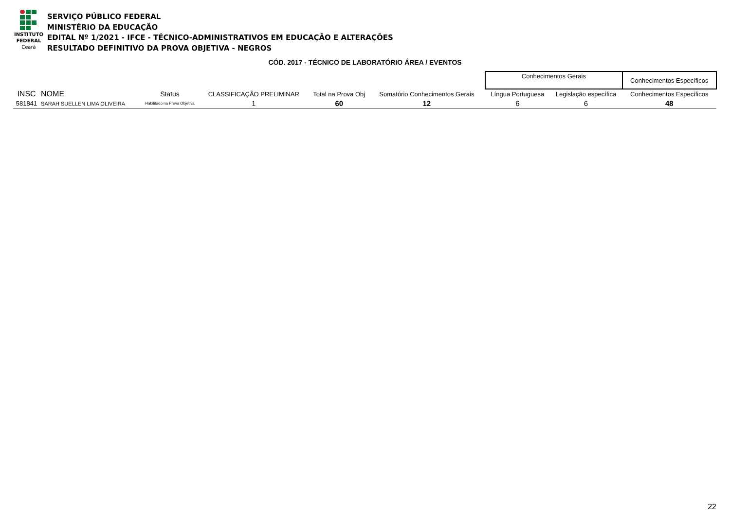INSTITUTO
FEDERAL
Ceará
SERVIÇO PÚBLICO FEDERAL
MINISTÉRIO DA EDUCAÇÃO
EDITAL Nº 1/2021 - IFCE - TÉCNICO-ADMINISTRATIVOS EM EDUCAÇÃO E ALTERAÇÕES
RESULTADO DEFINITIVO DA PROVA OBJETIVA - NEGROS
CÓD. 2017 - TÉCNICO DE LABORATÓRIO ÁREA / EVENTOS
| | | | | | | | Conhecimentos Gerais | | Conhecimentos Específicos |
| INSC | NOME | Status | CLASSIFICAÇÃO PRELIMINAR | Total na Prova Obj | Somatório Conhecimentos Gerais | | Língua Portuguesa | Legislação específica | Conhecimentos Específicos |
| 581841 | SARAH SUELLEN LIMA OLIVEIRA | Habilitado na Prova Objetiva | 1 | 60 | 12 | | 6 | 6 | 48 |
22